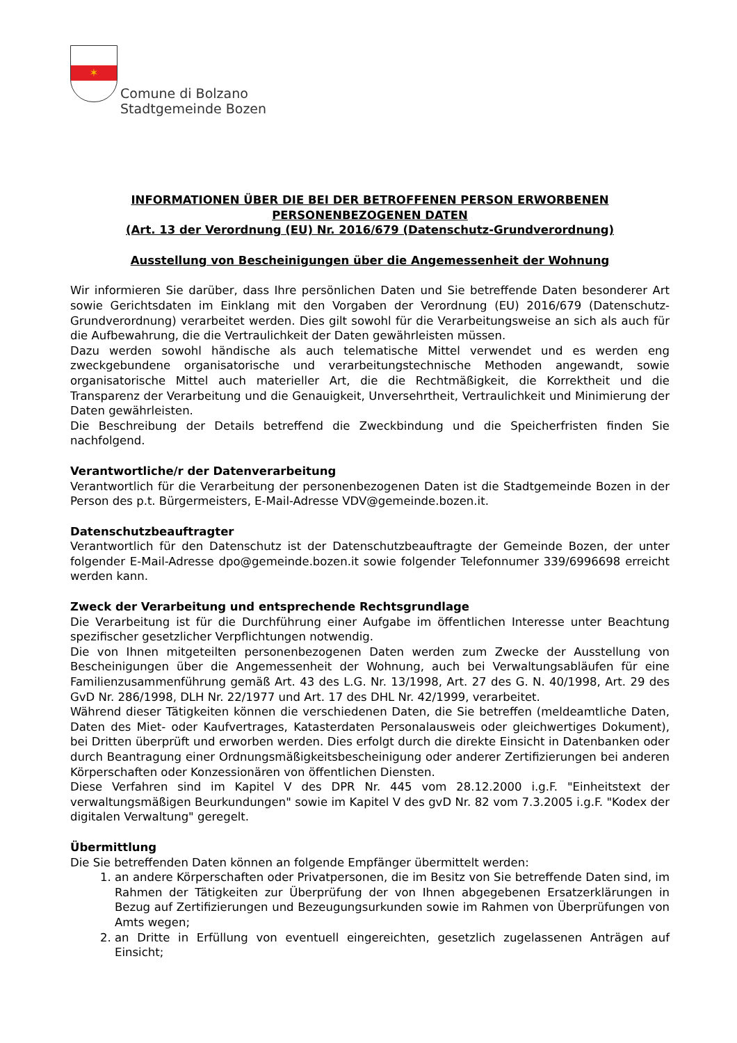✶
Comune di Bolzano
Stadtgemeinde Bozen
INFORMATIONEN ÜBER DIE BEI DER BETROFFENEN PERSON ERWORBENEN PERSONENBEZOGENEN DATEN
(Art. 13 der Verordnung (EU) Nr. 2016/679 (Datenschutz-Grundverordnung)
Ausstellung von Bescheinigungen über die Angemessenheit der Wohnung
Wir informieren Sie darüber, dass Ihre persönlichen Daten und Sie betreffende Daten besonderer Art sowie Gerichtsdaten im Einklang mit den Vorgaben der Verordnung (EU) 2016/679 (Datenschutz-Grundverordnung) verarbeitet werden. Dies gilt sowohl für die Verarbeitungsweise an sich als auch für die Aufbewahrung, die die Vertraulichkeit der Daten gewährleisten müssen.
Dazu werden sowohl händische als auch telematische Mittel verwendet und es werden eng zweckgebundene organisatorische und verarbeitungstechnische Methoden angewandt, sowie organisatorische Mittel auch materieller Art, die die Rechtmäßigkeit, die Korrektheit und die Transparenz der Verarbeitung und die Genauigkeit, Unversehrtheit, Vertraulichkeit und Minimierung der Daten gewährleisten.
Die Beschreibung der Details betreffend die Zweckbindung und die Speicherfristen finden Sie nachfolgend.
Verantwortliche/r der Datenverarbeitung
Verantwortlich für die Verarbeitung der personenbezogenen Daten ist die Stadtgemeinde Bozen in der Person des p.t. Bürgermeisters, E-Mail-Adresse VDV@gemeinde.bozen.it.
Datenschutzbeauftragter
Verantwortlich für den Datenschutz ist der Datenschutzbeauftragte der Gemeinde Bozen, der unter folgender E-Mail-Adresse dpo@gemeinde.bozen.it sowie folgender Telefonnumer 339/6996698 erreicht werden kann.
Zweck der Verarbeitung und entsprechende Rechtsgrundlage
Die Verarbeitung ist für die Durchführung einer Aufgabe im öffentlichen Interesse unter Beachtung spezifischer gesetzlicher Verpflichtungen notwendig.
Die von Ihnen mitgeteilten personenbezogenen Daten werden zum Zwecke der Ausstellung von Bescheinigungen über die Angemessenheit der Wohnung, auch bei Verwaltungsabläufen für eine Familienzusammenführung gemäß Art. 43 des L.G. Nr. 13/1998, Art. 27 des G. N. 40/1998, Art. 29 des GvD Nr. 286/1998, DLH Nr. 22/1977 und Art. 17 des DHL Nr. 42/1999, verarbeitet.
Während dieser Tätigkeiten können die verschiedenen Daten, die Sie betreffen (meldeamtliche Daten, Daten des Miet- oder Kaufvertrages, Katasterdaten Personalausweis oder gleichwertiges Dokument), bei Dritten überprüft und erworben werden. Dies erfolgt durch die direkte Einsicht in Datenbanken oder durch Beantragung einer Ordnungsmäßigkeitsbescheinigung oder anderer Zertifizierungen bei anderen Körperschaften oder Konzessionären von öffentlichen Diensten.
Diese Verfahren sind im Kapitel V des DPR Nr. 445 vom 28.12.2000 i.g.F. "Einheitstext der verwaltungsmäßigen Beurkundungen" sowie im Kapitel V des gvD Nr. 82 vom 7.3.2005 i.g.F. "Kodex der digitalen Verwaltung" geregelt.
Übermittlung
Die Sie betreffenden Daten können an folgende Empfänger übermittelt werden:
1. an andere Körperschaften oder Privatpersonen, die im Besitz von Sie betreffende Daten sind, im Rahmen der Tätigkeiten zur Überprüfung der von Ihnen abgegebenen Ersatzerklärungen in Bezug auf Zertifizierungen und Bezeugungsurkunden sowie im Rahmen von Überprüfungen von Amts wegen;
2. an Dritte in Erfüllung von eventuell eingereichten, gesetzlich zugelassenen Anträgen auf Einsicht;